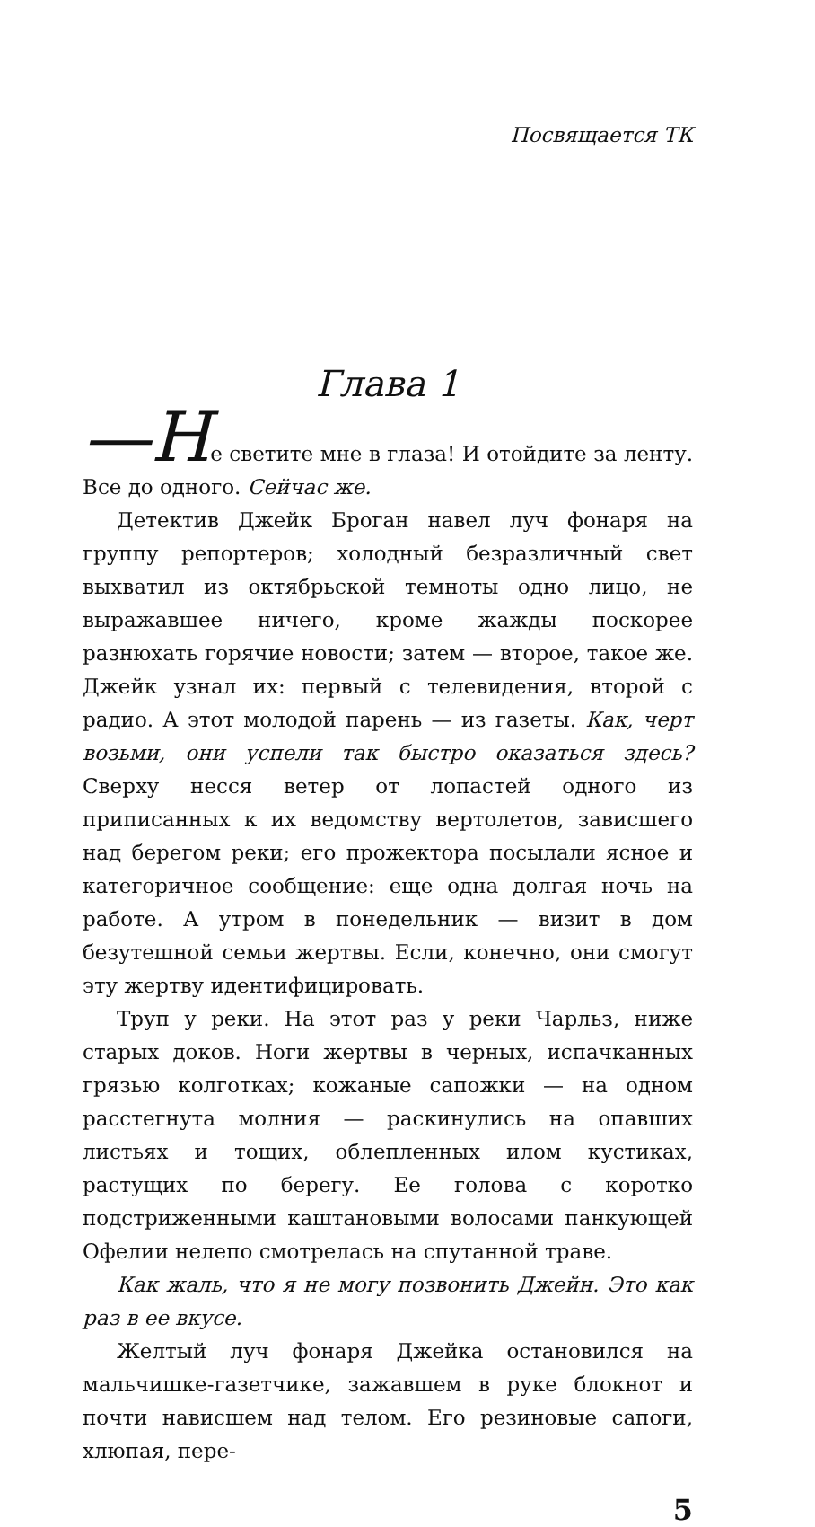Посвящается ТК
Глава 1
—Не светите мне в глаза! И отойдите за ленту. Все до одного. Сейчас же.
Детектив Джейк Броган навел луч фонаря на группу репортеров; холодный безразличный свет выхватил из октябрьской темноты одно лицо, не выражавшее ничего, кроме жажды поскорее разнюхать горячие новости; затем — второе, такое же. Джейк узнал их: первый с телевидения, второй с радио. А этот молодой парень — из газеты. Как, черт возьми, они успели так быстро оказаться здесь? Сверху несся ветер от лопастей одного из приписанных к их ведомству вертолетов, зависшего над берегом реки; его прожектора посылали ясное и категоричное сообщение: еще одна долгая ночь на работе. А утром в понедельник — визит в дом безутешной семьи жертвы. Если, конечно, они смогут эту жертву идентифицировать.
Труп у реки. На этот раз у реки Чарльз, ниже старых доков. Ноги жертвы в черных, испачканных грязью колготках; кожаные сапожки — на одном расстегнута молния — раскинулись на опавших листьях и тощих, облепленных илом кустиках, растущих по берегу. Ее голова с коротко подстриженными каштановыми волосами панкующей Офелии нелепо смотрелась на спутанной траве.
Как жаль, что я не могу позвонить Джейн. Это как раз в ее вкусе.
Желтый луч фонаря Джейка остановился на мальчишке-газетчике, зажавшем в руке блокнот и почти нависшем над телом. Его резиновые сапоги, хлюпая, пере-
5